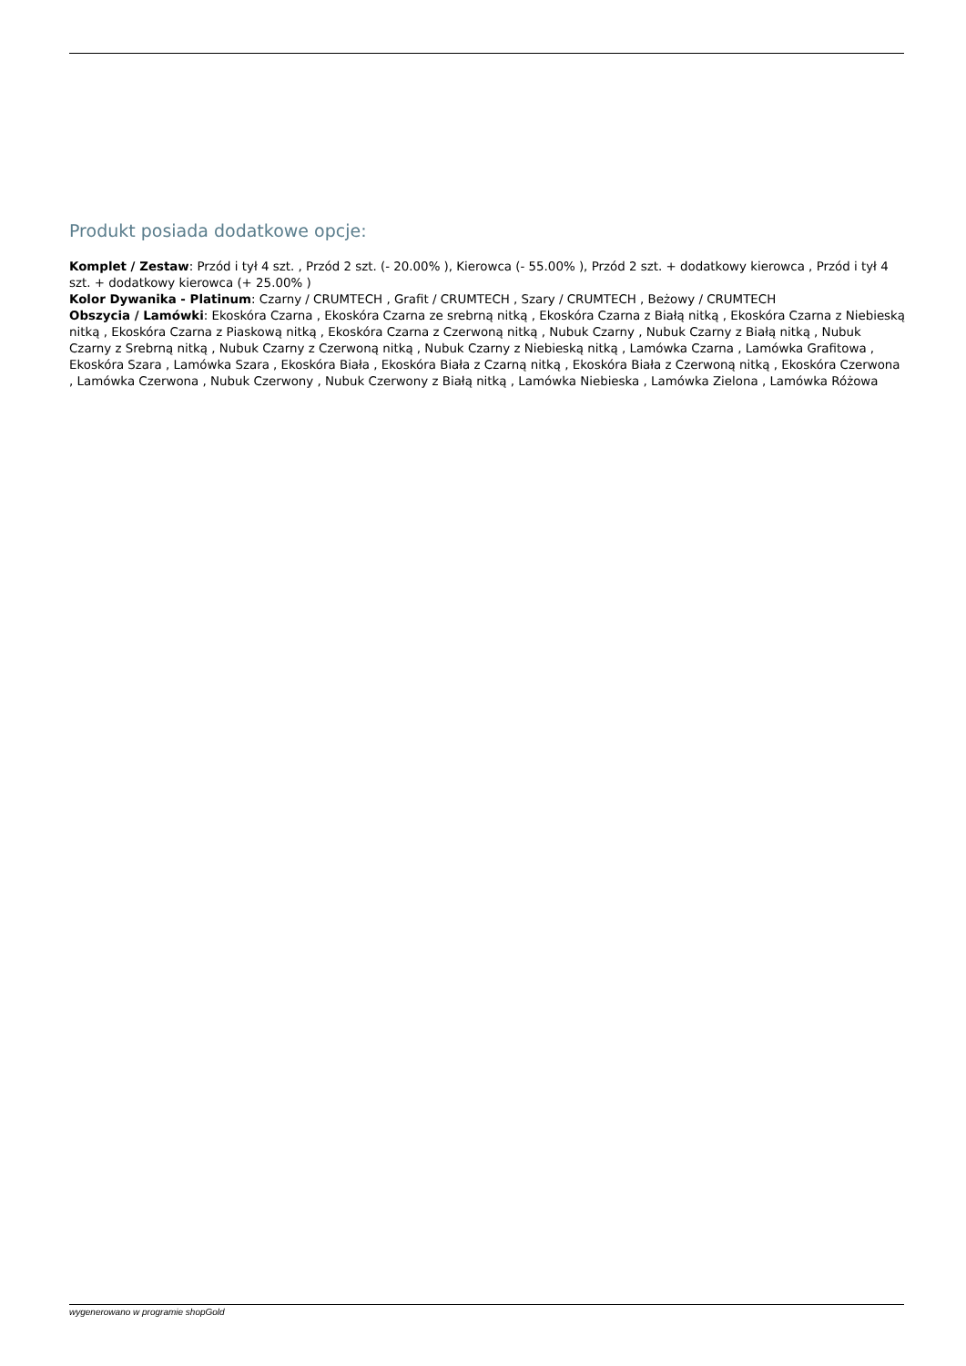Produkt posiada dodatkowe opcje:
Komplet / Zestaw: Przód i tył 4 szt. , Przód 2 szt. (- 20.00% ), Kierowca (- 55.00% ), Przód 2 szt. + dodatkowy kierowca , Przód i tył 4 szt. + dodatkowy kierowca (+ 25.00% )
Kolor Dywanika - Platinum: Czarny / CRUMTECH , Grafit / CRUMTECH , Szary / CRUMTECH , Beżowy / CRUMTECH
Obszycia / Lamówki: Ekoskóra Czarna , Ekoskóra Czarna ze srebrną nitką , Ekoskóra Czarna z Białą nitką , Ekoskóra Czarna z Niebieską nitką , Ekoskóra Czarna z Piaskową nitką , Ekoskóra Czarna z Czerwoną nitką , Nubuk Czarny , Nubuk Czarny z Białą nitką , Nubuk Czarny z Srebrną nitką , Nubuk Czarny z Czerwoną nitką , Nubuk Czarny z Niebieską nitką , Lamówka Czarna , Lamówka Grafitowa , Ekoskóra Szara , Lamówka Szara , Ekoskóra Biała , Ekoskóra Biała z Czarną nitką , Ekoskóra Biała z Czerwoną nitką , Ekoskóra Czerwona , Lamówka Czerwona , Nubuk Czerwony , Nubuk Czerwony z Białą nitką , Lamówka Niebieska , Lamówka Zielona , Lamówka Różowa
wygenerowano w programie shopGold